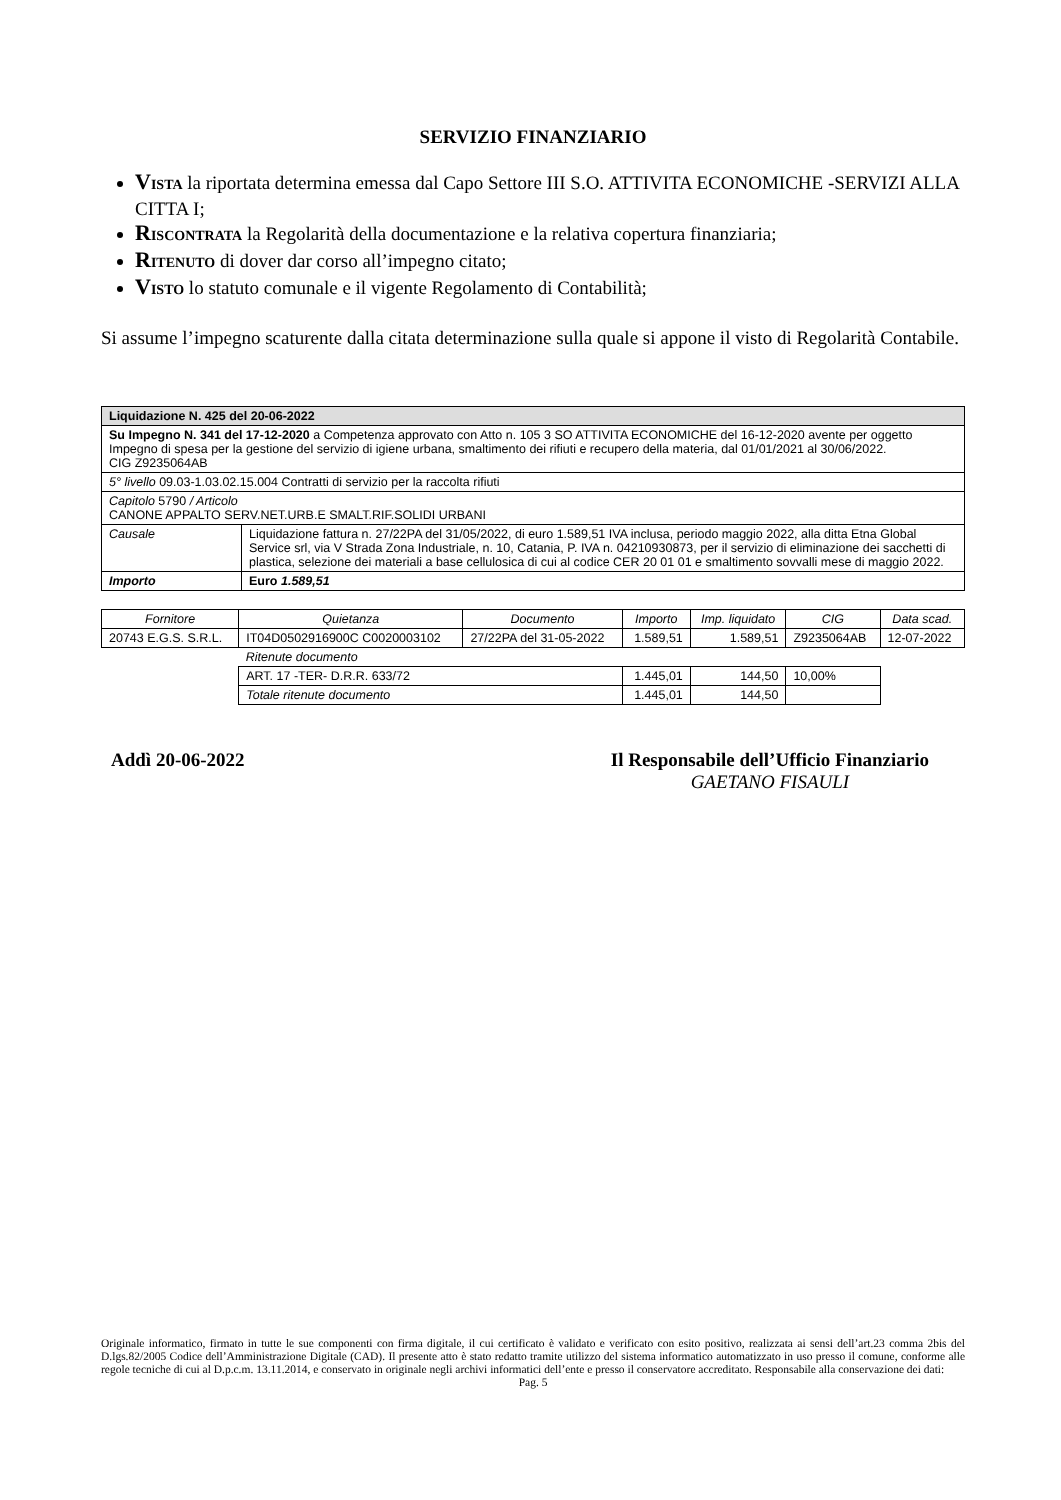SERVIZIO FINANZIARIO
VISTA la riportata determina emessa dal Capo Settore III S.O. ATTIVITA ECONOMICHE -SERVIZI ALLA CITTA I;
RISCONTRATA la Regolarità della documentazione e la relativa copertura finanziaria;
RITENUTO di dover dar corso all’impegno citato;
VISTO lo statuto comunale e il vigente Regolamento di Contabilità;
Si assume l’impegno scaturente dalla citata determinazione sulla quale si appone il visto di Regolarità Contabile.
| Liquidazione N. 425 del 20-06-2022 | |
| Su Impegno N. 341 del 17-12-2020 a Competenza approvato con Atto n. 105 3 SO ATTIVITA ECONOMICHE del 16-12-2020 avente per oggetto Impegno di spesa per la gestione del servizio di igiene urbana, smaltimento dei rifiuti e recupero della materia, dal 01/01/2021 al 30/06/2022. CIG Z9235064AB | |
| 5° livello 09.03-1.03.02.15.004 Contratti di servizio per la raccolta rifiuti | |
| Capitolo 5790 / Articolo CANONE APPALTO SERV.NET.URB.E SMALT.RIF.SOLIDI URBANI | |
| Causale | Liquidazione fattura n. 27/22PA del 31/05/2022, di euro 1.589,51 IVA inclusa, periodo maggio 2022, alla ditta Etna Global Service srl, via V Strada Zona Industriale, n. 10, Catania, P. IVA n. 04210930873, per il servizio di eliminazione dei sacchetti di plastica, selezione dei materiali a base cellulosica di cui al codice CER 20 01 01 e smaltimento sovvalli mese di maggio 2022. |
| Importo | Euro 1.589,51 |
| Fornitore | Quietanza | Documento | Importo | Imp. liquidato | CIG | Data scad. |
| --- | --- | --- | --- | --- | --- | --- |
| 20743 E.G.S. S.R.L. | IT04D0502916900C C0020003102 | 27/22PA del 31-05-2022 | 1.589,51 | 1.589,51 | Z9235064AB | 12-07-2022 |
| | Ritenute documento | | | | | |
| | ART. 17 -TER- D.R.R. 633/72 | | 1.445,01 | 144,50 | 10,00% | |
| | Totale ritenute documento | | 1.445,01 | 144,50 | | |
Addì 20-06-2022 Il Responsabile dell’Ufficio Finanziario
GAETANO FISAULI
Originale informatico, firmato in tutte le sue componenti con firma digitale, il cui certificato è validato e verificato con esito positivo, realizzata ai sensi dell’art.23 comma 2bis del D.lgs.82/2005 Codice dell’Amministrazione Digitale (CAD). Il presente atto è stato redatto tramite utilizzo del sistema informatico automatizzato in uso presso il comune, conforme alle regole tecniche di cui al D.p.c.m. 13.11.2014, e conservato in originale negli archivi informatici dell’ente e presso il conservatore accreditato. Responsabile alla conservazione dei dati:
Pag. 5